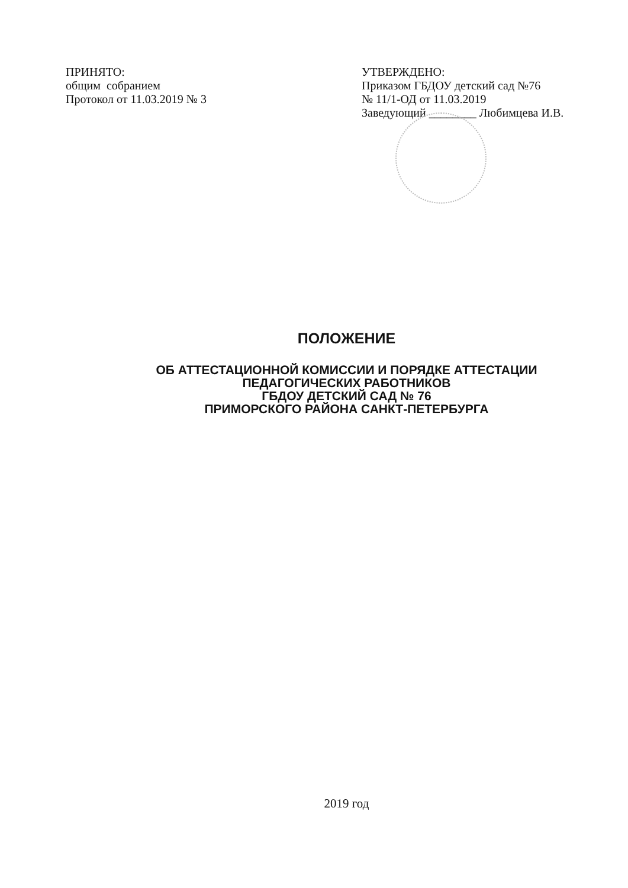ПРИНЯТО:
общим собранием
Протокол от 11.03.2019 № 3
УТВЕРЖДЕНО:
Приказом ГБДОУ детский сад №76
№ 11/1-ОД от 11.03.2019
Заведующий ________ Любимцева И.В.
ПОЛОЖЕНИЕ
ОБ АТТЕСТАЦИОННОЙ КОМИССИИ И ПОРЯДКЕ АТТЕСТАЦИИ
ПЕДАГОГИЧЕСКИХ РАБОТНИКОВ
ГБДОУ ДЕТСКИЙ САД № 76
ПРИМОРСКОГО РАЙОНА САНКТ-ПЕТЕРБУРГА
2019 год